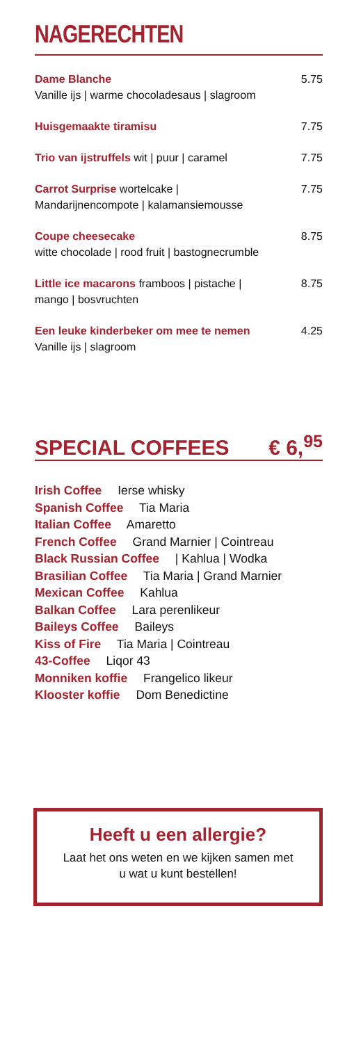NAGERECHTEN
Dame Blanche
Vanille ijs | warme chocoladesaus | slagroom
5.75
Huisgemaakte tiramisu 7.75
Trio van ijstruffels wit | puur | caramel
7.75
Carrot Surprise wortelcake |
Mandarijnencompote | kalamansiemousse
7.75
Coupe cheesecake
witte chocolade | rood fruit | bastognecrumble
8.75
Little ice macarons framboos | pistache |
mango | bosvruchten
8.75
Een leuke kinderbeker om mee te nemen
Vanille ijs | slagroom
4.25
SPECIAL COFFEES € 6,<sup>95</sup>
Irish Coffee Ierse whisky
Spanish Coffee Tia Maria
Italian Coffee Amaretto
French Coffee Grand Marnier | Cointreau
Black Russian Coffee | Kahlua | Wodka
Brasilian Coffee Tia Maria | Grand Marnier
Mexican Coffee Kahlua
Balkan Coffee Lara perenlikeur
Baileys Coffee Baileys
Kiss of Fire Tia Maria | Cointreau
43-Coffee Liqor 43
Monniken koffie Frangelico likeur
Klooster koffie Dom Benedictine
Heeft u een allergie?
Laat het ons weten en we kijken samen met
u wat u kunt bestellen!